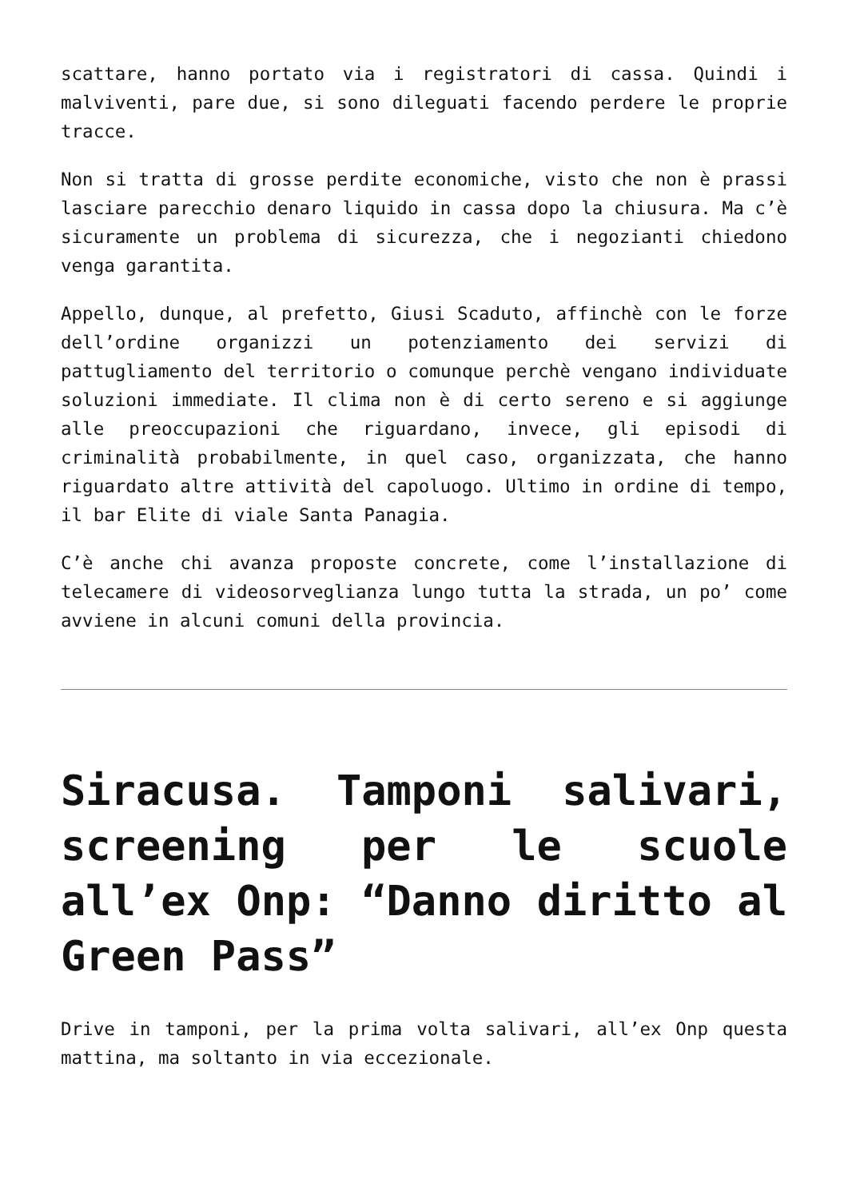scattare, hanno portato via i registratori di cassa. Quindi i malviventi, pare due, si sono dileguati facendo perdere le proprie tracce.
Non si tratta di grosse perdite economiche, visto che non è prassi lasciare parecchio denaro liquido in cassa dopo la chiusura. Ma c’è sicuramente un problema di sicurezza, che i negozianti chiedono venga garantita.
Appello, dunque, al prefetto, Giusi Scaduto, affinchè con le forze dell’ordine organizzi un potenziamento dei servizi di pattugliamento del territorio o comunque perchè vengano individuate soluzioni immediate. Il clima non è di certo sereno e si aggiunge alle preoccupazioni che riguardano, invece, gli episodi di criminalità probabilmente, in quel caso, organizzata, che hanno riguardato altre attività del capoluogo. Ultimo in ordine di tempo, il bar Elite di viale Santa Panagia.
C’è anche chi avanza proposte concrete, come l’installazione di telecamere di videosorveglianza lungo tutta la strada, un po’ come avviene in alcuni comuni della provincia.
Siracusa. Tamponi salivari, screening per le scuole all’ex Onp: “Danno diritto al Green Pass”
Drive in tamponi, per la prima volta salivari, all’ex Onp questa mattina, ma soltanto in via eccezionale.